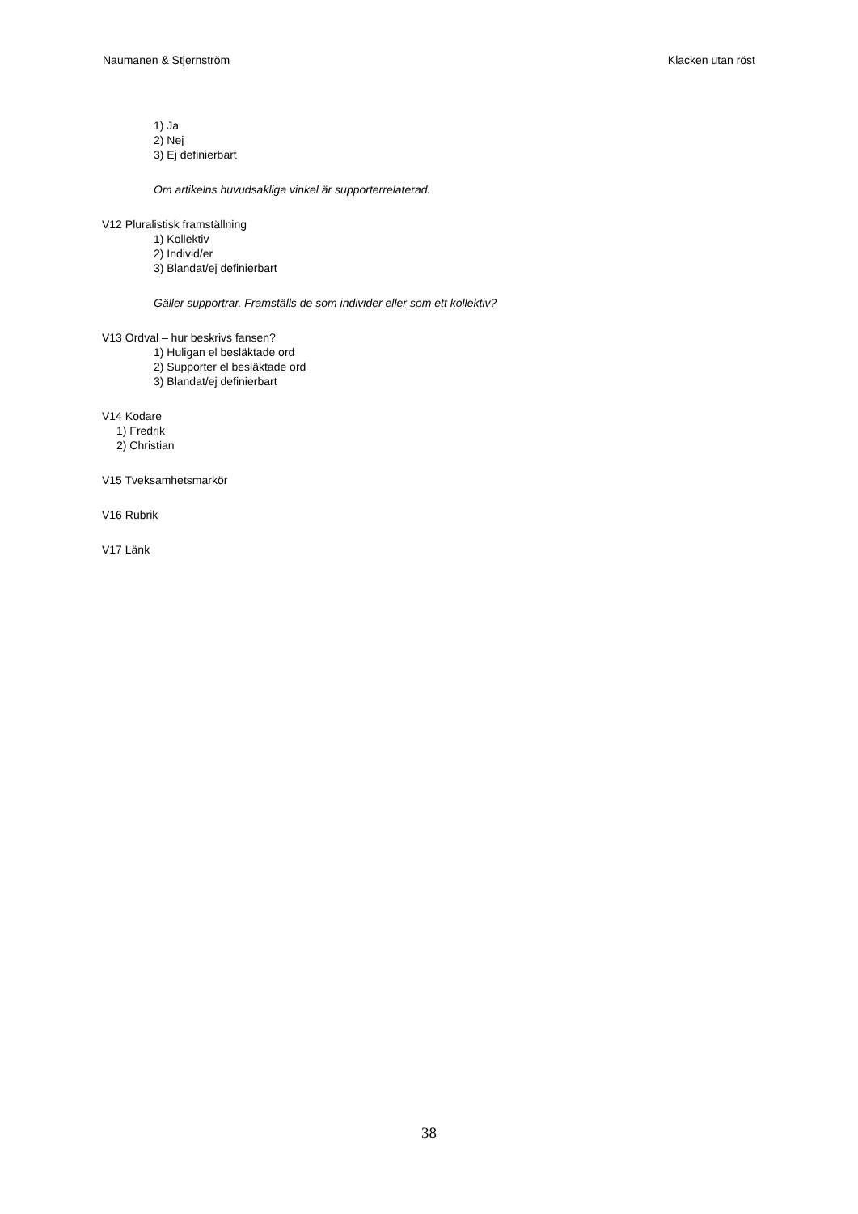Naumanen & Stjernström Klacken utan röst
1) Ja
2) Nej
3) Ej definierbart
Om artikelns huvudsakliga vinkel är supporterrelaterad.
V12 Pluralistisk framställning
1) Kollektiv
2) Individ/er
3) Blandat/ej definierbart
Gäller supportrar. Framställs de som individer eller som ett kollektiv?
V13 Ordval – hur beskrivs fansen?
1) Huligan el besläktade ord
2) Supporter el besläktade ord
3) Blandat/ej definierbart
V14 Kodare
1) Fredrik
2) Christian
V15 Tveksamhetsmarkör
V16 Rubrik
V17 Länk
38